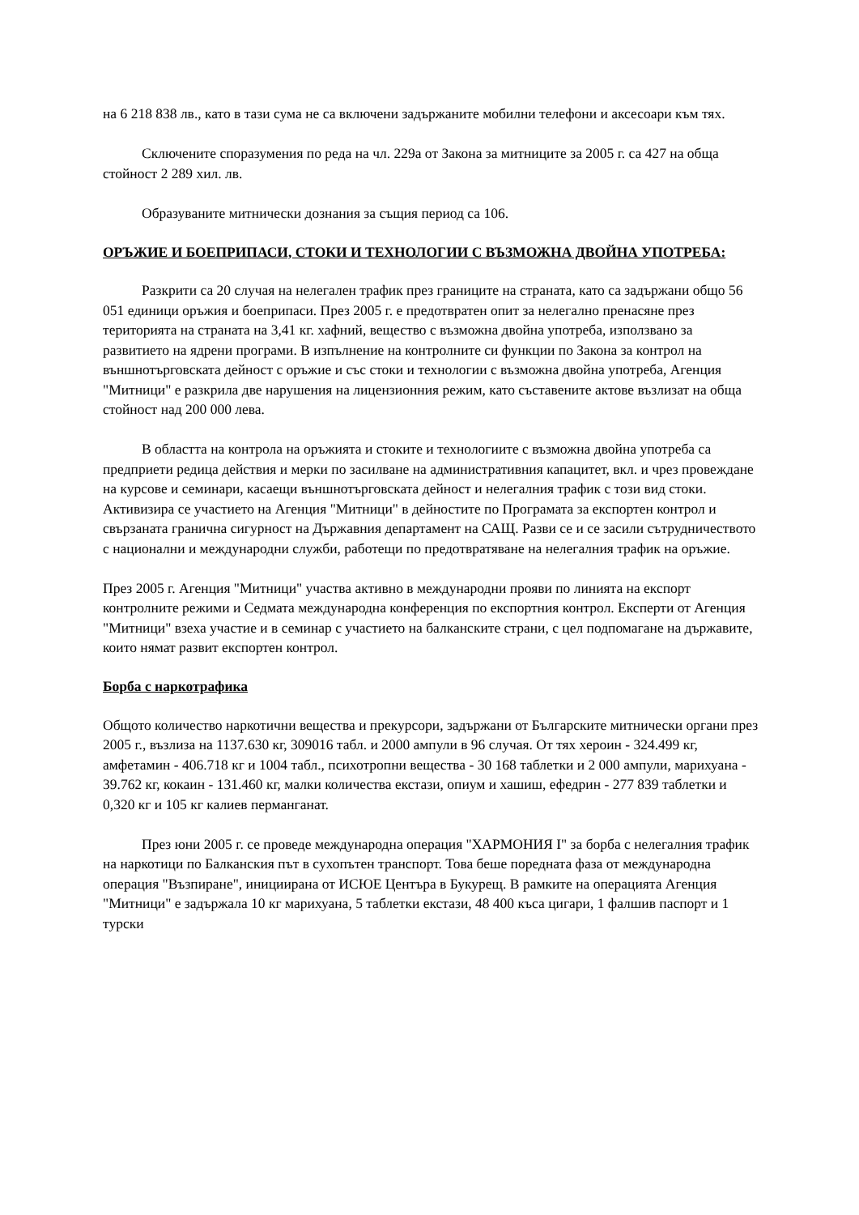на 6 218 838 лв., като в тази сума не са включени задържаните мобилни телефони и аксесоари към тях.
Сключените споразумения по реда на чл. 229а от Закона за митниците за 2005 г. са 427 на обща стойност 2 289 хил. лв.
Образуваните митнически дознания за същия период са 106.
ОРЪЖИЕ И БОЕПРИПАСИ, СТОКИ И ТЕХНОЛОГИИ С ВЪЗМОЖНА ДВОЙНА УПОТРЕБА:
Разкрити са 20 случая на нелегален трафик през границите на страната, като са задържани общо 56 051 единици оръжия и боеприпаси. През 2005 г. е предотвратен опит за нелегално пренасяне през територията на страната на 3,41 кг. хафний, вещество с възможна двойна употреба, използвано за развитието на ядрени програми. В изпълнение на контролните си функции по Закона за контрол на външнотърговската дейност с оръжие и със стоки и технологии с възможна двойна употреба, Агенция "Митници" е разкрила две нарушения на лицензионния режим, като съставените актове възлизат на обща стойност над 200 000 лева.
В областта на контрола на оръжията и стоките и технологиите с възможна двойна употреба са предприети редица действия и мерки по засилване на административния капацитет, вкл. и чрез провеждане на курсове и семинари, касаещи външнотърговската дейност и нелегалния трафик с този вид стоки. Активизира се участието на Агенция "Митници" в дейностите по Програмата за експортен контрол и свързаната гранична сигурност на Държавния департамент на САЩ. Разви се и се засили сътрудничеството с национални и международни служби, работещи по предотвратяване на нелегалния трафик на оръжие.
През 2005 г. Агенция "Митници" участва активно в международни прояви по линията на експорт контролните режими и Седмата международна конференция по експортния контрол. Експерти от Агенция "Митници" взеха участие и в семинар с участието на балканските страни, с цел подпомагане на държавите, които нямат развит експортен контрол.
Борба с наркотрафика
Общото количество наркотични вещества и прекурсори, задържани от Българските митнически органи през 2005 г., възлиза на 1137.630 кг, 309016 табл. и 2000 ампули в 96 случая. От тях хероин - 324.499 кг, амфетамин - 406.718 кг и 1004 табл., психотропни вещества - 30 168 таблетки и 2 000 ампули, марихуана - 39.762 кг, кокаин - 131.460 кг, малки количества екстази, опиум и хашиш, ефедрин - 277 839 таблетки и 0,320 кг и 105 кг калиев перманганат.
През юни 2005 г. се проведе международна операция "ХАРМОНИЯ I" за борба с нелегалния трафик на наркотици по Балканския път в сухопътен транспорт. Това беше поредната фаза от международна операция "Възпиране", инициирана от ИСЮЕ Центъра в Букурещ. В рамките на операцията Агенция "Митници" е задържала 10 кг марихуана, 5 таблетки екстази, 48 400 къса цигари, 1 фалшив паспорт и 1 турски